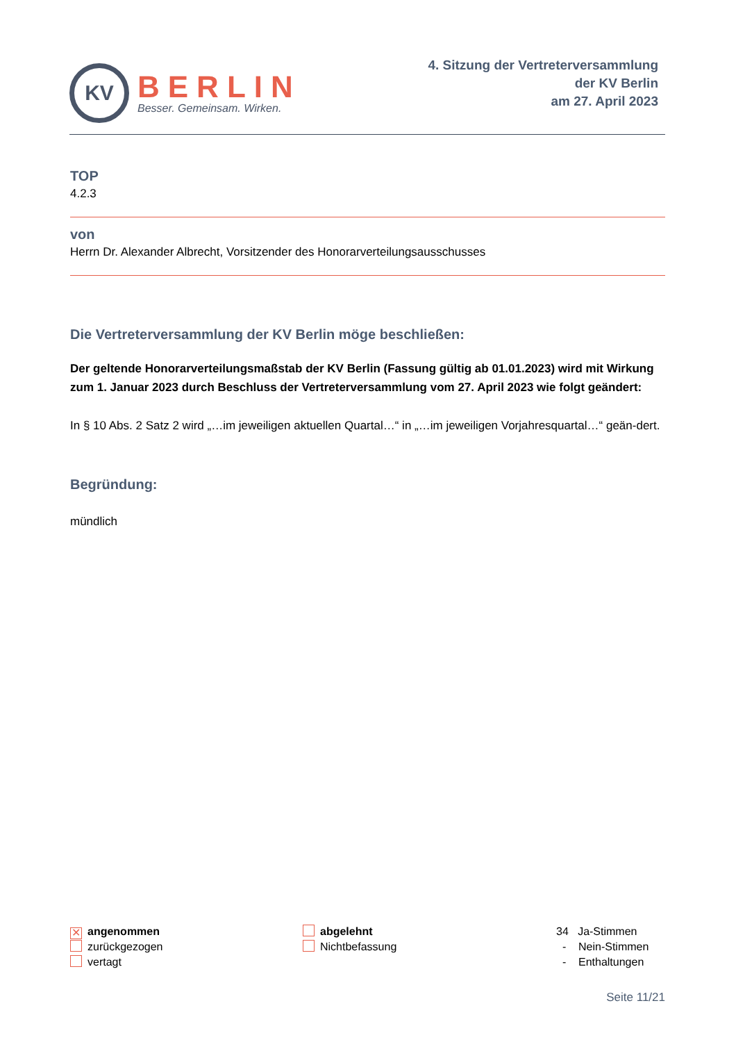KV
BERLIN
Besser. Gemeinsam. Wirken.
4. Sitzung der Vertreterversammlung
der KV Berlin
am 27. April 2023
TOP
4.2.3
von
Herrn Dr. Alexander Albrecht, Vorsitzender des Honorarverteilungsausschusses
Die Vertreterversammlung der KV Berlin möge beschließen:
Der geltende Honorarverteilungsmaßstab der KV Berlin (Fassung gültig ab 01.01.2023) wird mit Wirkung zum 1. Januar 2023 durch Beschluss der Vertreterversammlung vom 27. April 2023 wie folgt geändert:
In § 10 Abs. 2 Satz 2 wird „…im jeweiligen aktuellen Quartal…“ in „…im jeweiligen Vorjahresquartal…“ geän-dert.
Begründung:
mündlich
✕ angenommen
zurückgezogen
vertagt
abgelehnt
Nichtbefassung
34 Ja-Stimmen
- Nein-Stimmen
- Enthaltungen
Seite 11/21